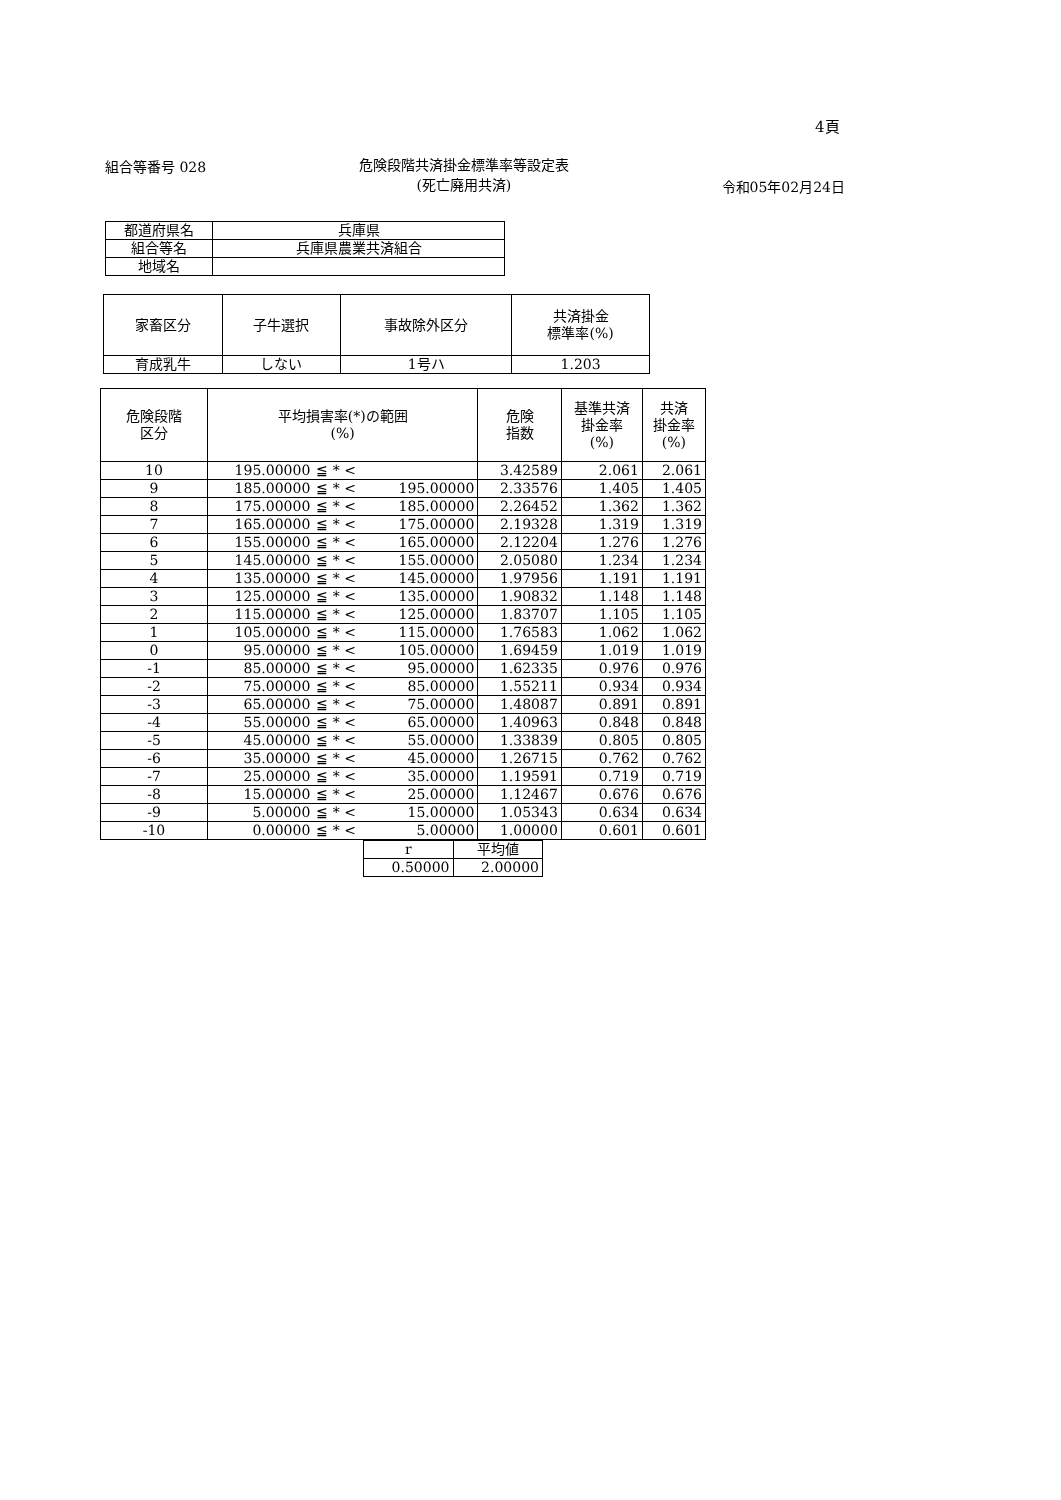4頁
組合等番号 028 危険段階共済掛金標準率等設定表
(死亡廃用共済)
令和05年02月24日
| 都道府県名 | 兵庫県 |
| 組合等名 | 兵庫県農業共済組合 |
| 地域名 | |
| 家畜区分 | 子牛選択 | 事故除外区分 | 共済掛金 標準率(%) |
| --- | --- | --- | --- |
| 育成乳牛 | しない | 1号ハ | 1.203 |
| 危険段階 区分 | 平均損害率(*)の範囲 (%) | | | 危険 指数 | 基準共済 掛金率 (%) | 共済 掛金率 (%) |
| --- | --- | --- | --- | --- | --- | --- |
| 10 | 195.00000 | ≦ * < | | 3.42589 | 2.061 | 2.061 |
| 9 | 185.00000 | ≦ * < | 195.00000 | 2.33576 | 1.405 | 1.405 |
| 8 | 175.00000 | ≦ * < | 185.00000 | 2.26452 | 1.362 | 1.362 |
| 7 | 165.00000 | ≦ * < | 175.00000 | 2.19328 | 1.319 | 1.319 |
| 6 | 155.00000 | ≦ * < | 165.00000 | 2.12204 | 1.276 | 1.276 |
| 5 | 145.00000 | ≦ * < | 155.00000 | 2.05080 | 1.234 | 1.234 |
| 4 | 135.00000 | ≦ * < | 145.00000 | 1.97956 | 1.191 | 1.191 |
| 3 | 125.00000 | ≦ * < | 135.00000 | 1.90832 | 1.148 | 1.148 |
| 2 | 115.00000 | ≦ * < | 125.00000 | 1.83707 | 1.105 | 1.105 |
| 1 | 105.00000 | ≦ * < | 115.00000 | 1.76583 | 1.062 | 1.062 |
| 0 | 95.00000 | ≦ * < | 105.00000 | 1.69459 | 1.019 | 1.019 |
| -1 | 85.00000 | ≦ * < | 95.00000 | 1.62335 | 0.976 | 0.976 |
| -2 | 75.00000 | ≦ * < | 85.00000 | 1.55211 | 0.934 | 0.934 |
| -3 | 65.00000 | ≦ * < | 75.00000 | 1.48087 | 0.891 | 0.891 |
| -4 | 55.00000 | ≦ * < | 65.00000 | 1.40963 | 0.848 | 0.848 |
| -5 | 45.00000 | ≦ * < | 55.00000 | 1.33839 | 0.805 | 0.805 |
| -6 | 35.00000 | ≦ * < | 45.00000 | 1.26715 | 0.762 | 0.762 |
| -7 | 25.00000 | ≦ * < | 35.00000 | 1.19591 | 0.719 | 0.719 |
| -8 | 15.00000 | ≦ * < | 25.00000 | 1.12467 | 0.676 | 0.676 |
| -9 | 5.00000 | ≦ * < | 15.00000 | 1.05343 | 0.634 | 0.634 |
| -10 | 0.00000 | ≦ * < | 5.00000 | 1.00000 | 0.601 | 0.601 |
| r | 平均値 |
| 0.50000 | 2.00000 |